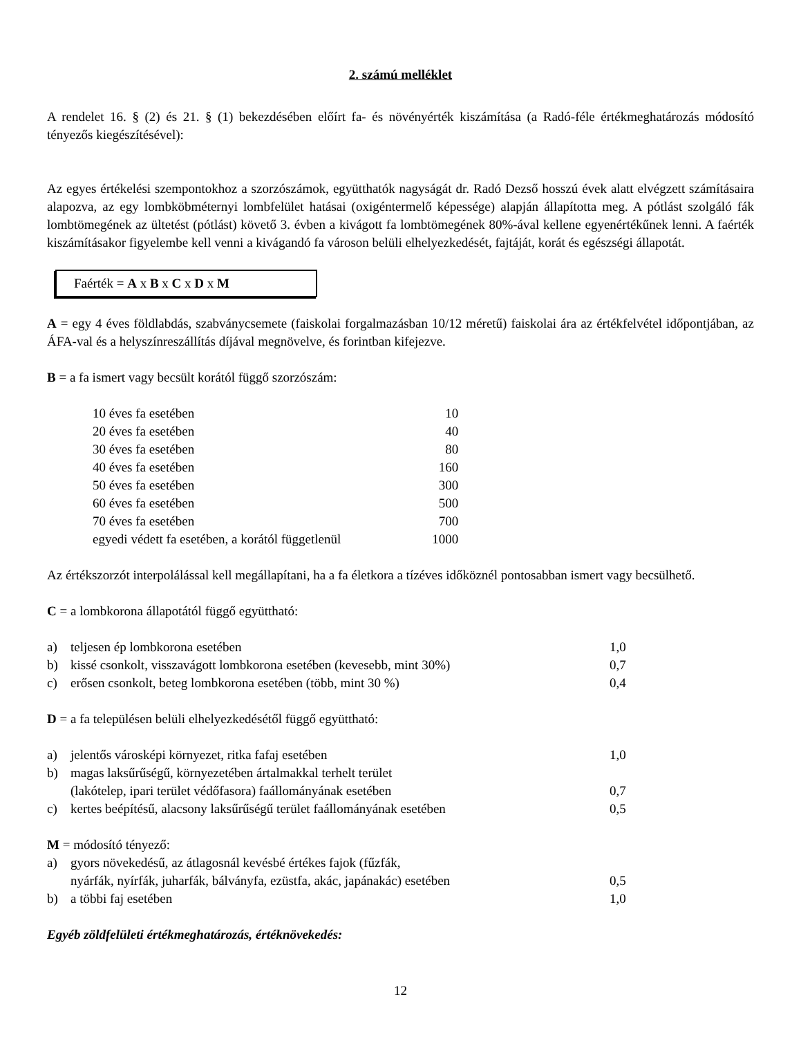2. számú melléklet
A rendelet 16. § (2) és 21. § (1) bekezdésében előírt fa- és növényérték kiszámítása (a Radó-féle értékmeghatározás módosító tényezős kiegészítésével):
Az egyes értékelési szempontokhoz a szorzószámok, együtthatók nagyságát dr. Radó Dezső hosszú évek alatt elvégzett számításaira alapozva, az egy lombköbméternyi lombfelület hatásai (oxigéntermelő képessége) alapján állapította meg. A pótlást szolgáló fák lombtömegének az ültetést (pótlást) követő 3. évben a kivágott fa lombtömegének 80%-ával kellene egyenértékűnek lenni. A faérték kiszámításakor figyelembe kell venni a kivágandó fa városon belüli elhelyezkedését, fajtáját, korát és egészségi állapotát.
Faérték = A x B x C x D x M
A = egy 4 éves földlabdás, szabványcsemete (faiskolai forgalmazásban 10/12 méretű) faiskolai ára az értékfelvétel időpontjában, az ÁFA-val és a helyszínreszállítás díjával megnövelve, és forintban kifejezve.
B = a fa ismert vagy becsült korától függő szorzószám:
| 10 éves fa esetében | 10 |
| 20 éves fa esetében | 40 |
| 30 éves fa esetében | 80 |
| 40 éves fa esetében | 160 |
| 50 éves fa esetében | 300 |
| 60 éves fa esetében | 500 |
| 70 éves fa esetében | 700 |
| egyedi védett fa esetében, a korától függetlenül | 1000 |
Az értékszorzót interpolálással kell megállapítani, ha a fa életkora a tízéves időköznél pontosabban ismert vagy becsülhető.
C = a lombkorona állapotától függő együttható:
| a) | teljesen ép lombkorona esetében | 1,0 |
| b) | kissé csonkolt, visszavágott lombkorona esetében (kevesebb, mint 30%) | 0,7 |
| c) | erősen csonkolt, beteg lombkorona esetében (több, mint 30 %) | 0,4 |
D = a fa településen belüli elhelyezkedésétől függő együttható:
| a) | jelentős városképi környezet, ritka fafaj esetében | 1,0 |
| b) | magas laksűrűségű, környezetében ártalmakkal terhelt terület (lakótelep, ipari terület védőfasora) faállományának esetében | 0,7 |
| c) | kertes beépítésű, alacsony laksűrűségű terület faállományának esetében | 0,5 |
M = módosító tényező:
| a) | gyors növekedésű, az átlagosnál kevésbé értékes fajok (fűzfák, nyárfák, nyírfák, juharfák, bálványfa, ezüstfa, akác, japánakác) esetében | 0,5 |
| b) | a többi faj esetében | 1,0 |
Egyéb zöldfelületi értékmeghatározás, értéknövekedés:
12